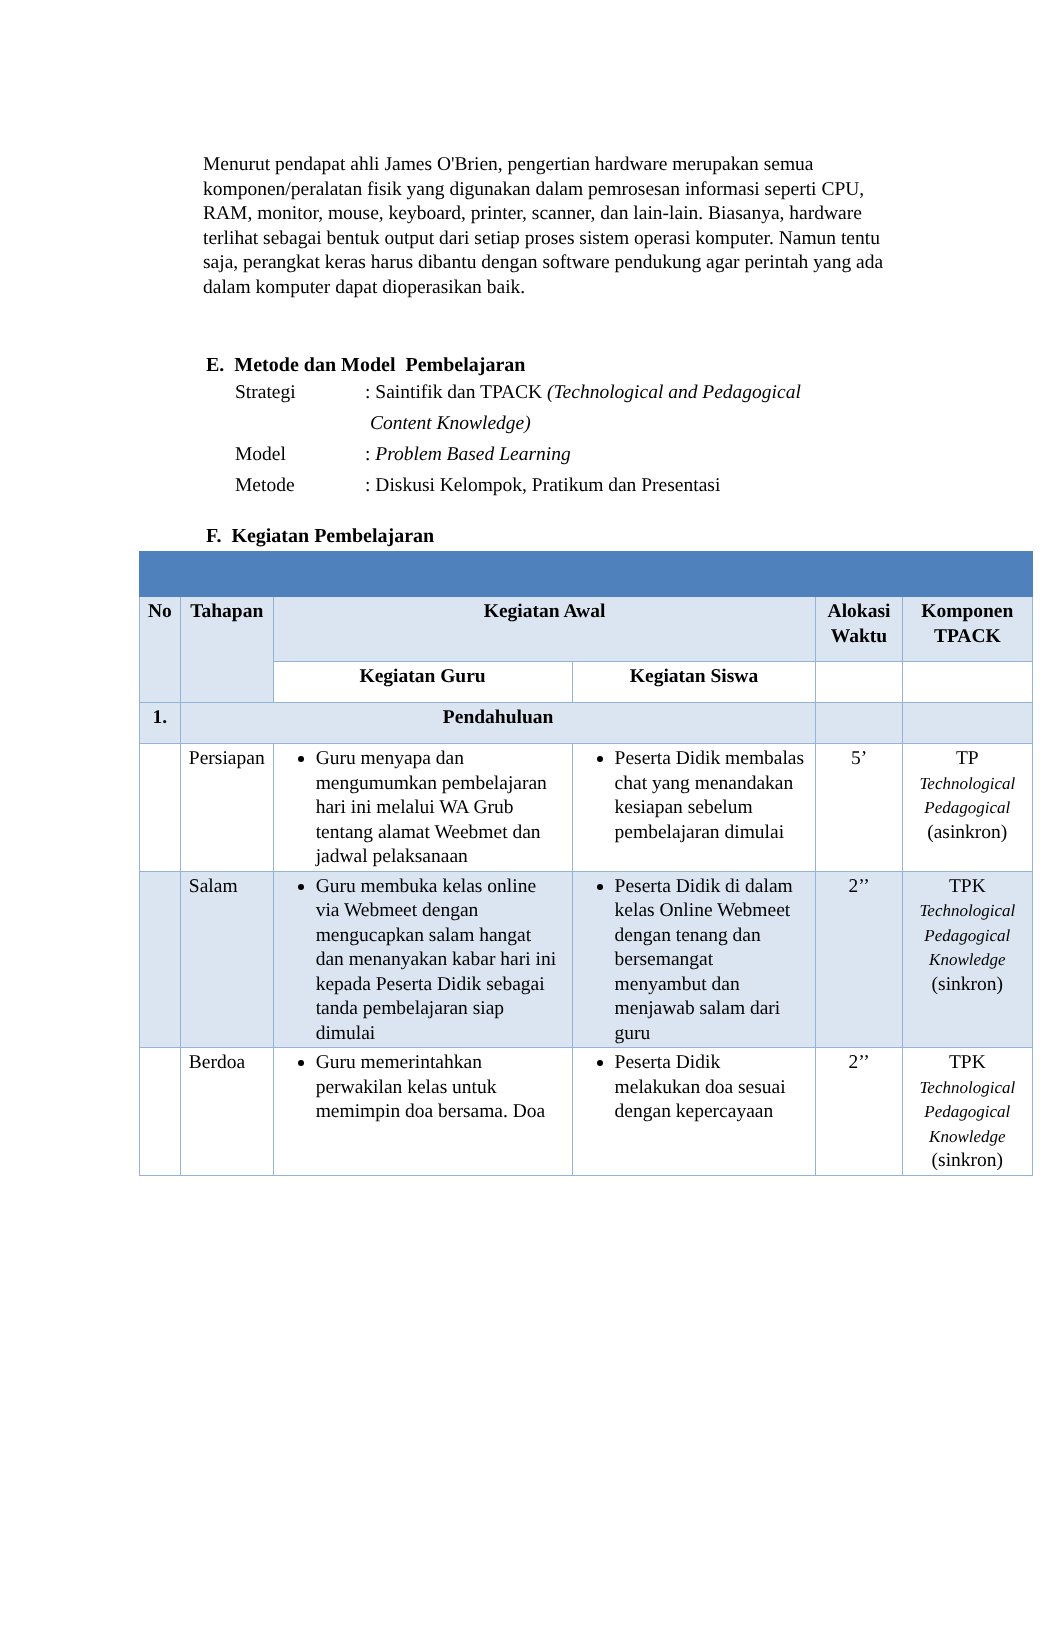Menurut pendapat ahli James O'Brien, pengertian hardware merupakan semua komponen/peralatan fisik yang digunakan dalam pemrosesan informasi seperti CPU, RAM, monitor, mouse, keyboard, printer, scanner, dan lain-lain. Biasanya, hardware terlihat sebagai bentuk output dari setiap proses sistem operasi komputer. Namun tentu saja, perangkat keras harus dibantu dengan software pendukung agar perintah yang ada dalam komputer dapat dioperasikan baik.
E. Metode dan Model Pembelajaran
Strategi: Saintifik dan TPACK (Technological and Pedagogical
Content Knowledge)
Model: Problem Based Learning
Metode: Diskusi Kelompok, Pratikum dan Presentasi
F. Kegiatan Pembelajaran
| No | Tahapan | Kegiatan Awal | | Alokasi Waktu | Komponen TPACK |
| --- | --- | --- | --- | --- | --- |
| | | Kegiatan Guru | Kegiatan Siswa | | |
| 1. | Pendahuluan | | | | |
| | Persiapan | Guru menyapa dan mengumumkan pembelajaran hari ini melalui WA Grub tentang alamat Weebmet dan jadwal pelaksanaan | Peserta Didik membalas chat yang menandakan kesiapan sebelum pembelajaran dimulai | 5’ | TP Technological Pedagogical (asinkron) |
| | Salam | Guru membuka kelas online via Webmeet dengan mengucapkan salam hangat dan menanyakan kabar hari ini kepada Peserta Didik sebagai tanda pembelajaran siap dimulai | Peserta Didik di dalam kelas Online Webmeet dengan tenang dan bersemangat menyambut dan menjawab salam dari guru | 2’’ | TPK Technological Pedagogical Knowledge (sinkron) |
| | Berdoa | Guru memerintahkan perwakilan kelas untuk memimpin doa bersama. Doa | Peserta Didik melakukan doa sesuai dengan kepercayaan | 2’’ | TPK Technological Pedagogical Knowledge (sinkron) |